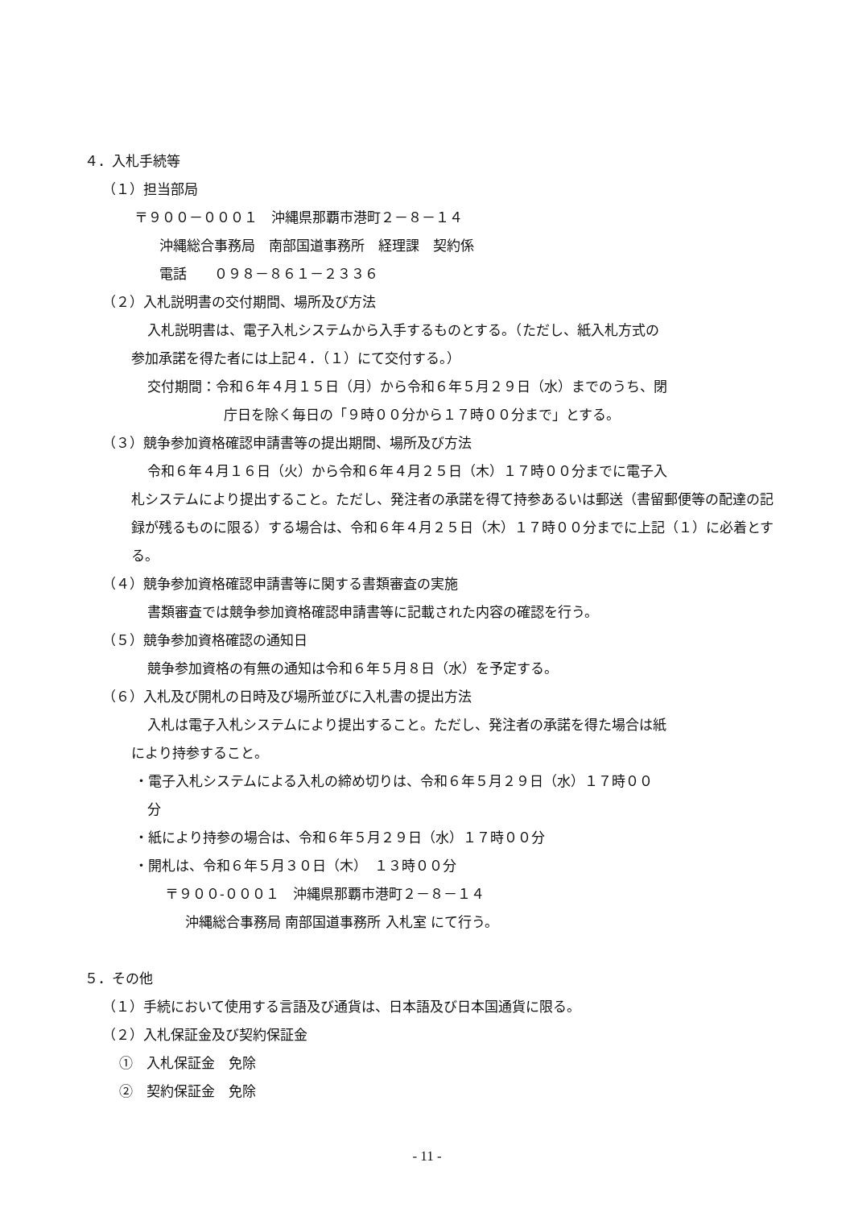４．入札手続等
（１）担当部局
〒９００－０００１　沖縄県那覇市港町２－８－１４
沖縄総合事務局　南部国道事務所　経理課　契約係
電話　　０９８－８６１－２３３６
（２）入札説明書の交付期間、場所及び方法
入札説明書は、電子入札システムから入手するものとする。（ただし、紙入札方式の
参加承諾を得た者には上記４．（１）にて交付する。）
交付期間：令和６年４月１５日（月）から令和６年５月２９日（水）までのうち、閉
庁日を除く毎日の「９時００分から１７時００分まで」とする。
（３）競争参加資格確認申請書等の提出期間、場所及び方法
令和６年４月１６日（火）から令和６年４月２５日（木）１７時００分までに電子入
札システムにより提出すること。ただし、発注者の承諾を得て持参あるいは郵送（書留郵便等の配達の記録が残るものに限る）する場合は、令和６年４月２５日（木）１７時００分までに上記（１）に必着とする。
（４）競争参加資格確認申請書等に関する書類審査の実施
書類審査では競争参加資格確認申請書等に記載された内容の確認を行う。
（５）競争参加資格確認の通知日
競争参加資格の有無の通知は令和６年５月８日（水）を予定する。
（６）入札及び開札の日時及び場所並びに入札書の提出方法
入札は電子入札システムにより提出すること。ただし、発注者の承諾を得た場合は紙
により持参すること。
・電子入札システムによる入札の締め切りは、令和６年５月２９日（水）１７時００
分
・紙により持参の場合は、令和６年５月２９日（水）１７時００分
・開札は、令和６年５月３０日（木）　１３時００分
〒９００-０００１　沖縄県那覇市港町２－８－１４
沖縄総合事務局 南部国道事務所 入札室 にて行う。
５．その他
（１）手続において使用する言語及び通貨は、日本語及び日本国通貨に限る。
（２）入札保証金及び契約保証金
①　入札保証金　免除
②　契約保証金　免除
- 11 -